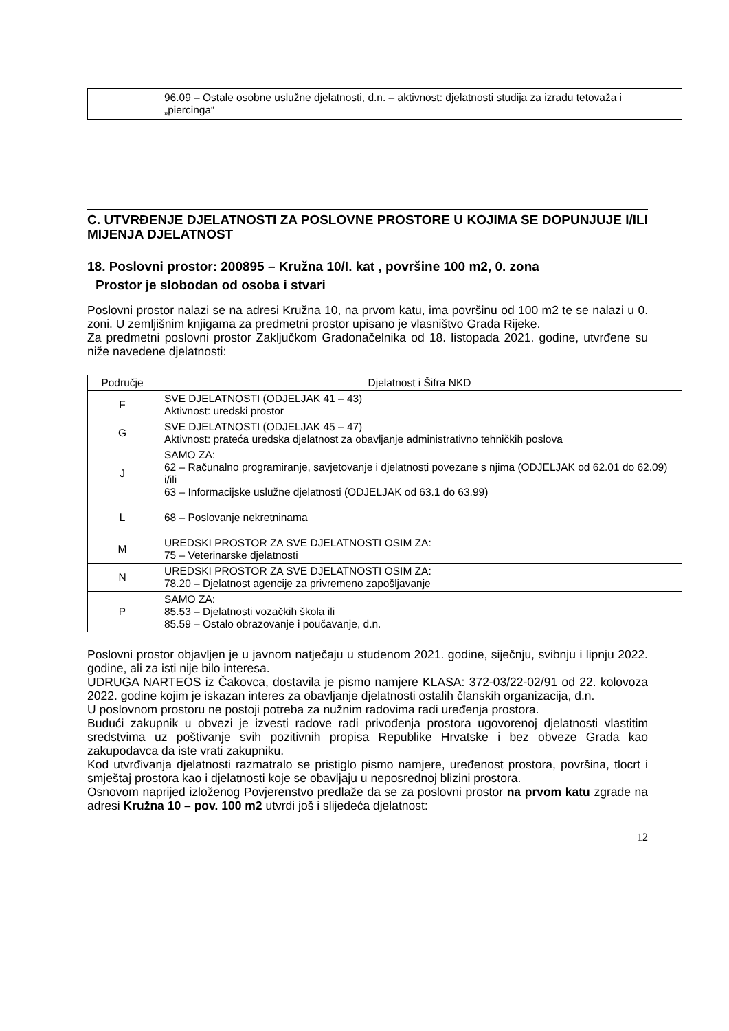| | 96.09 – Ostale osobne uslužne djelatnosti, d.n. – aktivnost: djelatnosti studija za izradu tetovaža i „piercinga“ |
C. UTVRĐENJE DJELATNOSTI ZA POSLOVNE PROSTORE U KOJIMA SE DOPUNJUJE I/ILI MIJENJA DJELATNOST
18. Poslovni prostor: 200895 – Kružna 10/I. kat , površine 100 m2, 0. zona
Prostor je slobodan od osoba i stvari
Poslovni prostor nalazi se na adresi Kružna 10, na prvom katu, ima površinu od 100 m2 te se nalazi u 0. zoni. U zemljišnim knjigama za predmetni prostor upisano je vlasništvo Grada Rijeke.
Za predmetni poslovni prostor Zaključkom Gradonačelnika od 18. listopada 2021. godine, utvrđene su niže navedene djelatnosti:
| Područje | Djelatnost i Šifra NKD |
| --- | --- |
| F | SVE DJELATNOSTI (ODJELJAK 41 – 43) Aktivnost: uredski prostor |
| G | SVE DJELATNOSTI (ODJELJAK 45 – 47) Aktivnost: prateća uredska djelatnost za obavljanje administrativno tehničkih poslova |
| J | SAMO ZA: 62 – Računalno programiranje, savjetovanje i djelatnosti povezane s njima (ODJELJAK od 62.01 do 62.09) i/ili 63 – Informacijske uslužne djelatnosti (ODJELJAK od 63.1 do 63.99) |
| L | 68 – Poslovanje nekretninama |
| M | UREDSKI PROSTOR ZA SVE DJELATNOSTI OSIM ZA: 75 – Veterinarske djelatnosti |
| N | UREDSKI PROSTOR ZA SVE DJELATNOSTI OSIM ZA: 78.20 – Djelatnost agencije za privremeno zapošljavanje |
| P | SAMO ZA: 85.53 – Djelatnosti vozačkih škola ili 85.59 – Ostalo obrazovanje i poučavanje, d.n. |
Poslovni prostor objavljen je u javnom natječaju u studenom 2021. godine, siječnju, svibnju i lipnju 2022. godine, ali za isti nije bilo interesa.
UDRUGA NARTEOS iz Čakovca, dostavila je pismo namjere KLASA: 372-03/22-02/91 od 22. kolovoza 2022. godine kojim je iskazan interes za obavljanje djelatnosti ostalih članskih organizacija, d.n.
U poslovnom prostoru ne postoji potreba za nužnim radovima radi uređenja prostora.
Budući zakupnik u obvezi je izvesti radove radi privođenja prostora ugovorenoj djelatnosti vlastitim sredstvima uz poštivanje svih pozitivnih propisa Republike Hrvatske i bez obveze Grada kao zakupodavca da iste vrati zakupniku.
Kod utvrđivanja djelatnosti razmatralo se pristiglo pismo namjere, uređenost prostora, površina, tlocrt i smještaj prostora kao i djelatnosti koje se obavljaju u neposrednoj blizini prostora.
Osnovom naprijed izloženog Povjerenstvo predlaže da se za poslovni prostor na prvom katu zgrade na adresi Kružna 10 – pov. 100 m2 utvrdi još i slijedeća djelatnost:
12